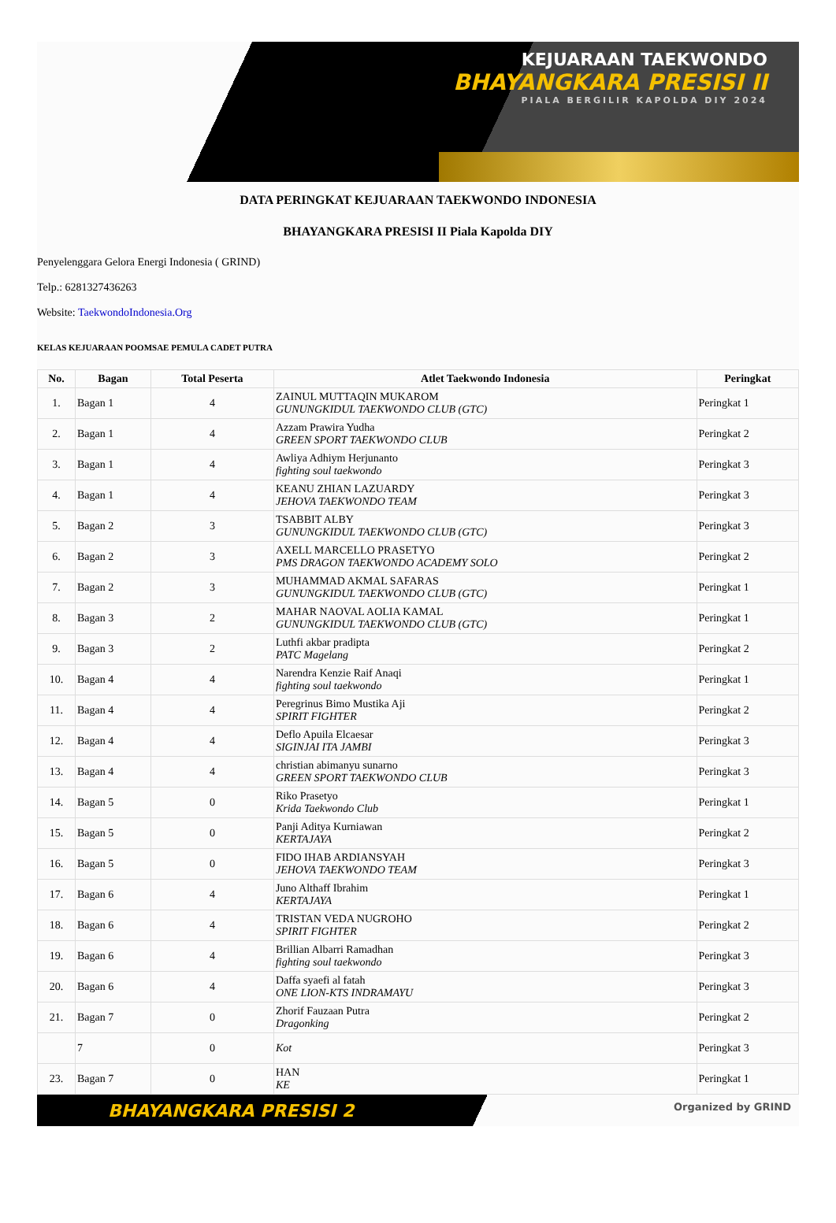KEJUARAAN TAEKWONDO
BHAYANGKARA PRESISI II
PIALA BERGILIR KAPOLDA DIY 2024
DATA PERINGKAT KEJUARAAN TAEKWONDO INDONESIA
BHAYANGKARA PRESISI II Piala Kapolda DIY
Penyelenggara Gelora Energi Indonesia ( GRIND)
Telp.: 6281327436263
Website: TaekwondoIndonesia.Org
KELAS KEJUARAAN POOMSAE PEMULA CADET PUTRA
| No. | Bagan | Total Peserta | Atlet Taekwondo Indonesia | Peringkat |
| --- | --- | --- | --- | --- |
| 1. | Bagan 1 | 4 | ZAINUL MUTTAQIN MUKAROM GUNUNGKIDUL TAEKWONDO CLUB (GTC) | Peringkat 1 |
| 2. | Bagan 1 | 4 | Azzam Prawira Yudha GREEN SPORT TAEKWONDO CLUB | Peringkat 2 |
| 3. | Bagan 1 | 4 | Awliya Adhiym Herjunanto fighting soul taekwondo | Peringkat 3 |
| 4. | Bagan 1 | 4 | KEANU ZHIAN LAZUARDY JEHOVA TAEKWONDO TEAM | Peringkat 3 |
| 5. | Bagan 2 | 3 | TSABBIT ALBY GUNUNGKIDUL TAEKWONDO CLUB (GTC) | Peringkat 3 |
| 6. | Bagan 2 | 3 | AXELL MARCELLO PRASETYO PMS DRAGON TAEKWONDO ACADEMY SOLO | Peringkat 2 |
| 7. | Bagan 2 | 3 | MUHAMMAD AKMAL SAFARAS GUNUNGKIDUL TAEKWONDO CLUB (GTC) | Peringkat 1 |
| 8. | Bagan 3 | 2 | MAHAR NAOVAL AOLIA KAMAL GUNUNGKIDUL TAEKWONDO CLUB (GTC) | Peringkat 1 |
| 9. | Bagan 3 | 2 | Luthfi akbar pradipta PATC Magelang | Peringkat 2 |
| 10. | Bagan 4 | 4 | Narendra Kenzie Raif Anaqi fighting soul taekwondo | Peringkat 1 |
| 11. | Bagan 4 | 4 | Peregrinus Bimo Mustika Aji SPIRIT FIGHTER | Peringkat 2 |
| 12. | Bagan 4 | 4 | Deflo Apuila Elcaesar SIGINJAI ITA JAMBI | Peringkat 3 |
| 13. | Bagan 4 | 4 | christian abimanyu sunarno GREEN SPORT TAEKWONDO CLUB | Peringkat 3 |
| 14. | Bagan 5 | 0 | Riko Prasetyo Krida Taekwondo Club | Peringkat 1 |
| 15. | Bagan 5 | 0 | Panji Aditya Kurniawan KERTAJAYA | Peringkat 2 |
| 16. | Bagan 5 | 0 | FIDO IHAB ARDIANSYAH JEHOVA TAEKWONDO TEAM | Peringkat 3 |
| 17. | Bagan 6 | 4 | Juno Althaff Ibrahim KERTAJAYA | Peringkat 1 |
| 18. | Bagan 6 | 4 | TRISTAN VEDA NUGROHO SPIRIT FIGHTER | Peringkat 2 |
| 19. | Bagan 6 | 4 | Brillian Albarri Ramadhan fighting soul taekwondo | Peringkat 3 |
| 20. | Bagan 6 | 4 | Daffa syaefi al fatah ONE LION-KTS INDRAMAYU | Peringkat 3 |
| 21. | Bagan 7 | 0 | Zhorif Fauzaan Putra Dragonking | Peringkat 2 |
| | 7 | 0 | Kot | Peringkat 3 |
| 23. | Bagan 7 | 0 | HAN KE | Peringkat 1 |
BHAYANGKARA PRESISI 2 Organized by GRIND